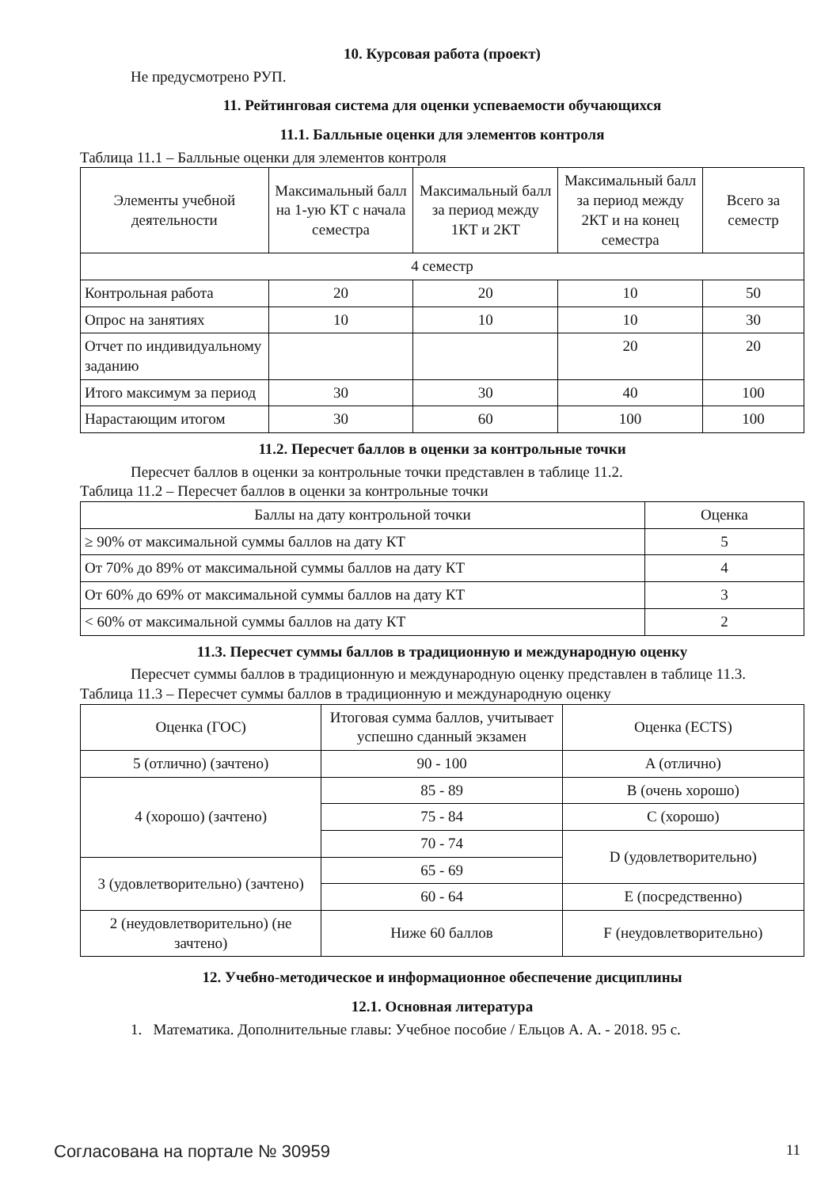10. Курсовая работа (проект)
Не предусмотрено РУП.
11. Рейтинговая система для оценки успеваемости обучающихся
11.1. Балльные оценки для элементов контроля
Таблица 11.1 – Балльные оценки для элементов контроля
| Элементы учебной деятельности | Максимальный балл на 1-ую КТ с начала семестра | Максимальный балл за период между 1КТ и 2КТ | Максимальный балл за период между 2КТ и на конец семестра | Всего за семестр |
| --- | --- | --- | --- | --- |
| 4 семестр | | | | |
| Контрольная работа | 20 | 20 | 10 | 50 |
| Опрос на занятиях | 10 | 10 | 10 | 30 |
| Отчет по индивидуальному заданию | | | 20 | 20 |
| Итого максимум за период | 30 | 30 | 40 | 100 |
| Нарастающим итогом | 30 | 60 | 100 | 100 |
11.2. Пересчет баллов в оценки за контрольные точки
Пересчет баллов в оценки за контрольные точки представлен в таблице 11.2.
Таблица 11.2 – Пересчет баллов в оценки за контрольные точки
| Баллы на дату контрольной точки | Оценка |
| --- | --- |
| ≥ 90% от максимальной суммы баллов на дату КТ | 5 |
| От 70% до 89% от максимальной суммы баллов на дату КТ | 4 |
| От 60% до 69% от максимальной суммы баллов на дату КТ | 3 |
| < 60% от максимальной суммы баллов на дату КТ | 2 |
11.3. Пересчет суммы баллов в традиционную и международную оценку
Пересчет суммы баллов в традиционную и международную оценку представлен в таблице 11.3.
Таблица 11.3 – Пересчет суммы баллов в традиционную и международную оценку
| Оценка (ГОС) | Итоговая сумма баллов, учитывает успешно сданный экзамен | Оценка (ECTS) |
| --- | --- | --- |
| 5 (отлично) (зачтено) | 90 - 100 | A (отлично) |
| 4 (хорошо) (зачтено) | 85 - 89 | B (очень хорошо) |
| | 75 - 84 | C (хорошо) |
| | 70 - 74 | D (удовлетворительно) |
| 3 (удовлетворительно) (зачтено) | 65 - 69 | |
| | 60 - 64 | E (посредственно) |
| 2 (неудовлетворительно) (не зачтено) | Ниже 60 баллов | F (неудовлетворительно) |
12. Учебно-методическое и информационное обеспечение дисциплины
12.1. Основная литература
1. Математика. Дополнительные главы: Учебное пособие / Ельцов А. А. - 2018. 95 с.
Согласована на портале № 30959 11